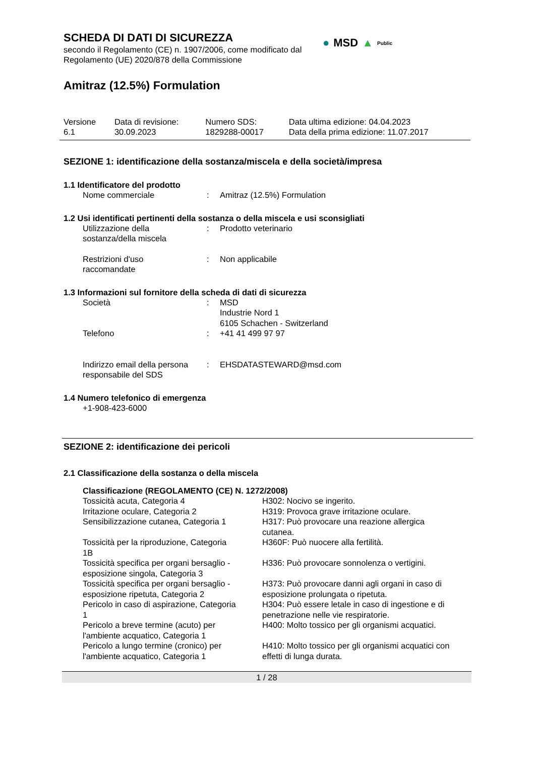SCHEDA DI DATI DI SICUREZZA
secondo il Regolamento (CE) n. 1907/2006, come modificato dal
Regolamento (UE) 2020/878 della Commissione
● MSD ▲ Public
Amitraz (12.5%) Formulation
| Versione 6.1 | Data di revisione: 30.09.2023 | Numero SDS: 1829288-00017 | Data ultima edizione: 04.04.2023 Data della prima edizione: 11.07.2017 |
SEZIONE 1: identificazione della sostanza/miscela e della società/impresa
1.1 Identificatore del prodotto
| Nome commerciale | : | Amitraz (12.5%) Formulation |
1.2 Usi identificati pertinenti della sostanza o della miscela e usi sconsigliati
| Utilizzazione della sostanza/della miscela | : | Prodotto veterinario |
| Restrizioni d'uso raccomandate | : | Non applicabile |
1.3 Informazioni sul fornitore della scheda di dati di sicurezza
| Società | : | MSD Industrie Nord 1 6105 Schachen - Switzerland |
| Telefono | : | +41 41 499 97 97 |
| Indirizzo email della persona responsabile del SDS | : | EHSDATASTEWARD@msd.com |
1.4 Numero telefonico di emergenza
+1-908-423-6000
SEZIONE 2: identificazione dei pericoli
2.1 Classificazione della sostanza o della miscela
Classificazione (REGOLAMENTO (CE) N. 1272/2008)
| Tossicità acuta, Categoria 4 | H302: Nocivo se ingerito. |
| Irritazione oculare, Categoria 2 | H319: Provoca grave irritazione oculare. |
| Sensibilizzazione cutanea, Categoria 1 | H317: Può provocare una reazione allergica cutanea. |
| Tossicità per la riproduzione, Categoria 1B | H360F: Può nuocere alla fertilità. |
| Tossicità specifica per organi bersaglio - esposizione singola, Categoria 3 | H336: Può provocare sonnolenza o vertigini. |
| Tossicità specifica per organi bersaglio - esposizione ripetuta, Categoria 2 | H373: Può provocare danni agli organi in caso di esposizione prolungata o ripetuta. |
| Pericolo in caso di aspirazione, Categoria 1 | H304: Può essere letale in caso di ingestione e di penetrazione nelle vie respiratorie. |
| Pericolo a breve termine (acuto) per l'ambiente acquatico, Categoria 1 | H400: Molto tossico per gli organismi acquatici. |
| Pericolo a lungo termine (cronico) per l'ambiente acquatico, Categoria 1 | H410: Molto tossico per gli organismi acquatici con effetti di lunga durata. |
1 / 28